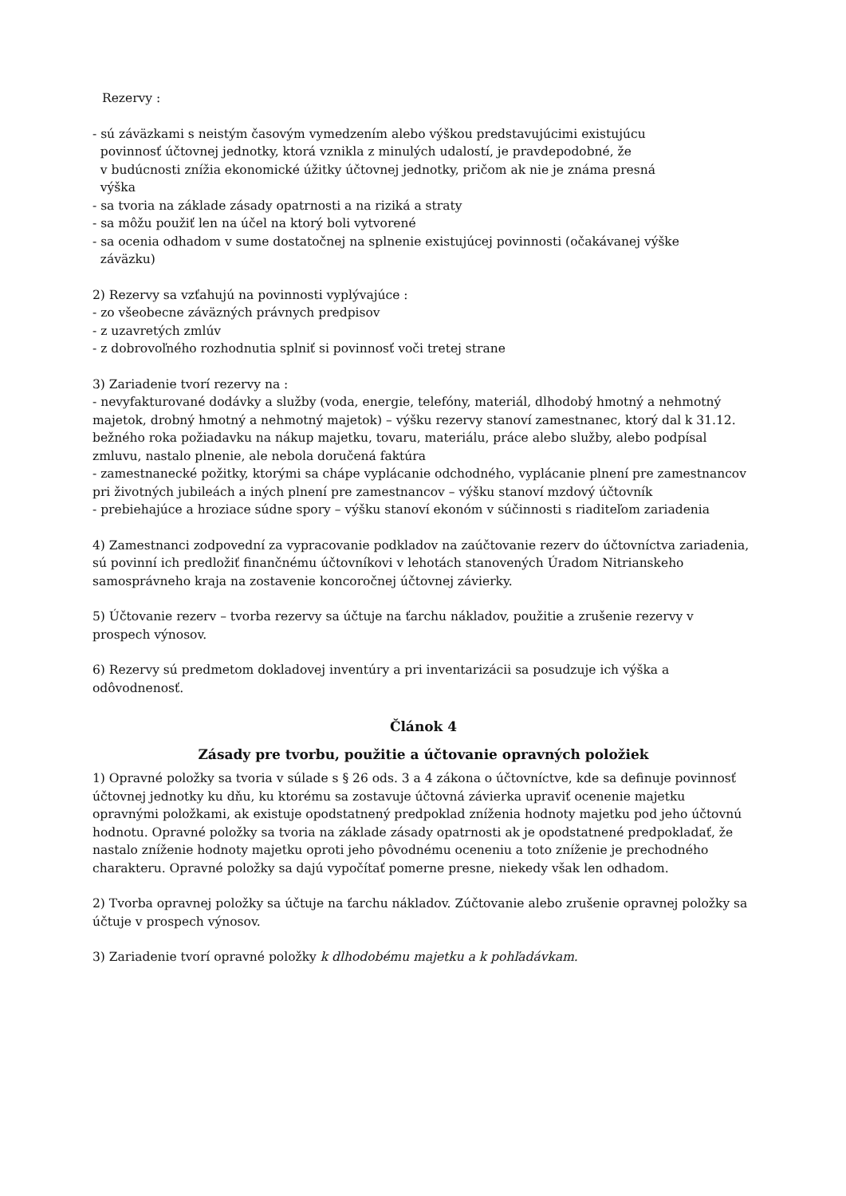Rezervy :
- sú záväzkami s neistým časovým vymedzením alebo výškou predstavujúcimi existujúcu
povinnosť účtovnej jednotky, ktorá vznikla z minulých udalostí, je pravdepodobné, že
v budúcnosti znížia ekonomické úžitky účtovnej jednotky, pričom ak nie je známa presná
výška
- sa tvoria na základe zásady opatrnosti a na riziká a straty
- sa môžu použiť len na účel na ktorý boli vytvorené
- sa ocenia odhadom v sume dostatočnej na splnenie existujúcej povinnosti (očakávanej výške
záväzku)
2) Rezervy sa vzťahujú na povinnosti vyplývajúce :
- zo všeobecne záväzných právnych predpisov
- z uzavretých zmlúv
- z dobrovoľného rozhodnutia splniť si povinnosť voči tretej strane
3) Zariadenie tvorí rezervy na :
- nevyfakturované dodávky a služby (voda, energie, telefóny, materiál, dlhodobý hmotný a nehmotný majetok, drobný hmotný a nehmotný majetok) – výšku rezervy stanoví zamestnanec, ktorý dal k 31.12. bežného roka požiadavku na nákup majetku, tovaru, materiálu, práce alebo služby, alebo podpísal zmluvu, nastalo plnenie, ale nebola doručená faktúra
- zamestnanecké požitky, ktorými sa chápe vyplácanie odchodného, vyplácanie plnení pre zamestnancov pri životných jubileách a iných plnení pre zamestnancov – výšku stanoví mzdový účtovník
- prebiehajúce a hroziace súdne spory – výšku stanoví ekonóm v súčinnosti s riaditeľom zariadenia
4) Zamestnanci zodpovední za vypracovanie podkladov na zaúčtovanie rezerv do účtovníctva zariadenia, sú povinní ich predložiť finančnému účtovníkovi v lehotách stanovených Úradom Nitrianskeho samosprávneho kraja na zostavenie koncoročnej účtovnej závierky.
5) Účtovanie rezerv – tvorba rezervy sa účtuje na ťarchu nákladov, použitie a zrušenie rezervy v prospech výnosov.
6) Rezervy sú predmetom dokladovej inventúry a pri inventarizácii sa posudzuje ich výška a odôvodnenosť.
Článok 4
Zásady pre tvorbu, použitie a účtovanie opravných položiek
1) Opravné položky sa tvoria v súlade s § 26 ods. 3 a 4 zákona o účtovníctve, kde sa definuje povinnosť účtovnej jednotky ku dňu, ku ktorému sa zostavuje účtovná závierka upraviť ocenenie majetku opravnými položkami, ak existuje opodstatnený predpoklad zníženia hodnoty majetku pod jeho účtovnú hodnotu. Opravné položky sa tvoria na základe zásady opatrnosti ak je opodstatnené predpokladať, že nastalo zníženie hodnoty majetku oproti jeho pôvodnému oceneniu a toto zníženie je prechodného charakteru. Opravné položky sa dajú vypočítať pomerne presne, niekedy však len odhadom.
2) Tvorba opravnej položky sa účtuje na ťarchu nákladov. Zúčtovanie alebo zrušenie opravnej položky sa účtuje v prospech výnosov.
3) Zariadenie tvorí opravné položky k dlhodobému majetku a k pohľadávkam.